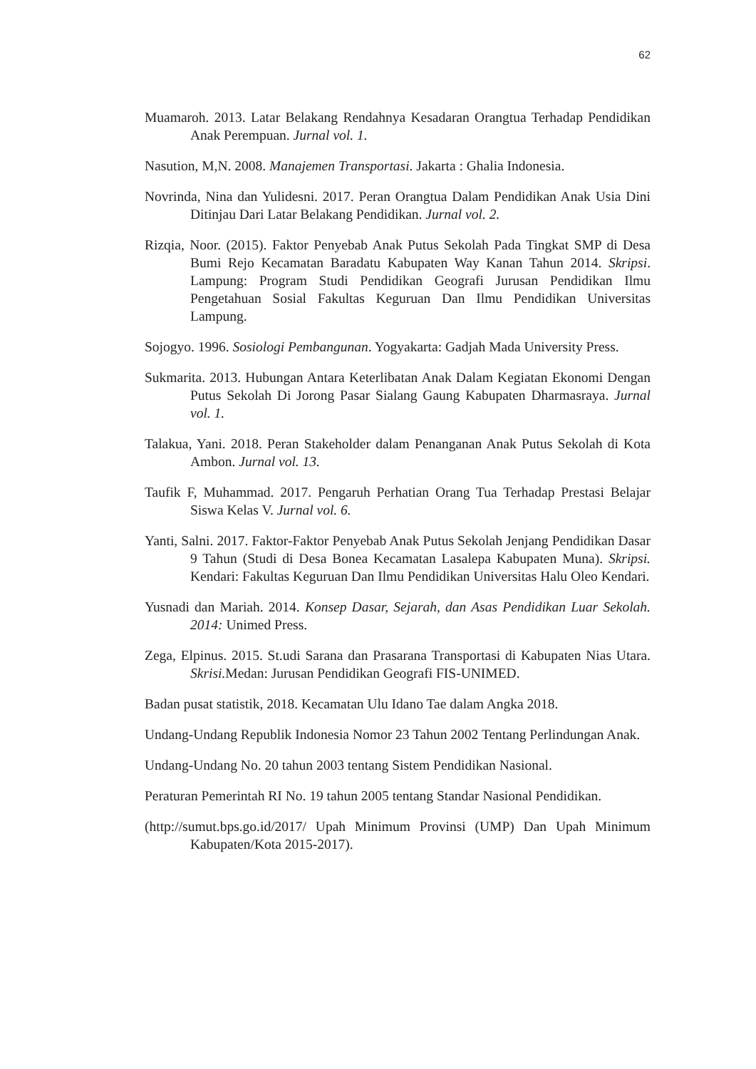62
Muamaroh. 2013. Latar Belakang Rendahnya Kesadaran Orangtua Terhadap Pendidikan Anak Perempuan. Jurnal vol. 1.
Nasution, M,N. 2008. Manajemen Transportasi. Jakarta : Ghalia Indonesia.
Novrinda, Nina dan Yulidesni. 2017. Peran Orangtua Dalam Pendidikan Anak Usia Dini Ditinjau Dari Latar Belakang Pendidikan. Jurnal vol. 2.
Rizqia, Noor. (2015). Faktor Penyebab Anak Putus Sekolah Pada Tingkat SMP di Desa Bumi Rejo Kecamatan Baradatu Kabupaten Way Kanan Tahun 2014. Skripsi. Lampung: Program Studi Pendidikan Geografi Jurusan Pendidikan Ilmu Pengetahuan Sosial Fakultas Keguruan Dan Ilmu Pendidikan Universitas Lampung.
Sojogyo. 1996. Sosiologi Pembangunan. Yogyakarta: Gadjah Mada University Press.
Sukmarita. 2013. Hubungan Antara Keterlibatan Anak Dalam Kegiatan Ekonomi Dengan Putus Sekolah Di Jorong Pasar Sialang Gaung Kabupaten Dharmasraya. Jurnal vol. 1.
Talakua, Yani. 2018. Peran Stakeholder dalam Penanganan Anak Putus Sekolah di Kota Ambon. Jurnal vol. 13.
Taufik F, Muhammad. 2017. Pengaruh Perhatian Orang Tua Terhadap Prestasi Belajar Siswa Kelas V. Jurnal vol. 6.
Yanti, Salni. 2017. Faktor-Faktor Penyebab Anak Putus Sekolah Jenjang Pendidikan Dasar 9 Tahun (Studi di Desa Bonea Kecamatan Lasalepa Kabupaten Muna). Skripsi. Kendari: Fakultas Keguruan Dan Ilmu Pendidikan Universitas Halu Oleo Kendari.
Yusnadi dan Mariah. 2014. Konsep Dasar, Sejarah, dan Asas Pendidikan Luar Sekolah. 2014: Unimed Press.
Zega, Elpinus. 2015. St.udi Sarana dan Prasarana Transportasi di Kabupaten Nias Utara. Skrisi. Medan: Jurusan Pendidikan Geografi FIS-UNIMED.
Badan pusat statistik, 2018. Kecamatan Ulu Idano Tae dalam Angka 2018.
Undang-Undang Republik Indonesia Nomor 23 Tahun 2002 Tentang Perlindungan Anak.
Undang-Undang No. 20 tahun 2003 tentang Sistem Pendidikan Nasional.
Peraturan Pemerintah RI No. 19 tahun 2005 tentang Standar Nasional Pendidikan.
(http://sumut.bps.go.id/2017/ Upah Minimum Provinsi (UMP) Dan Upah Minimum Kabupaten/Kota 2015-2017).